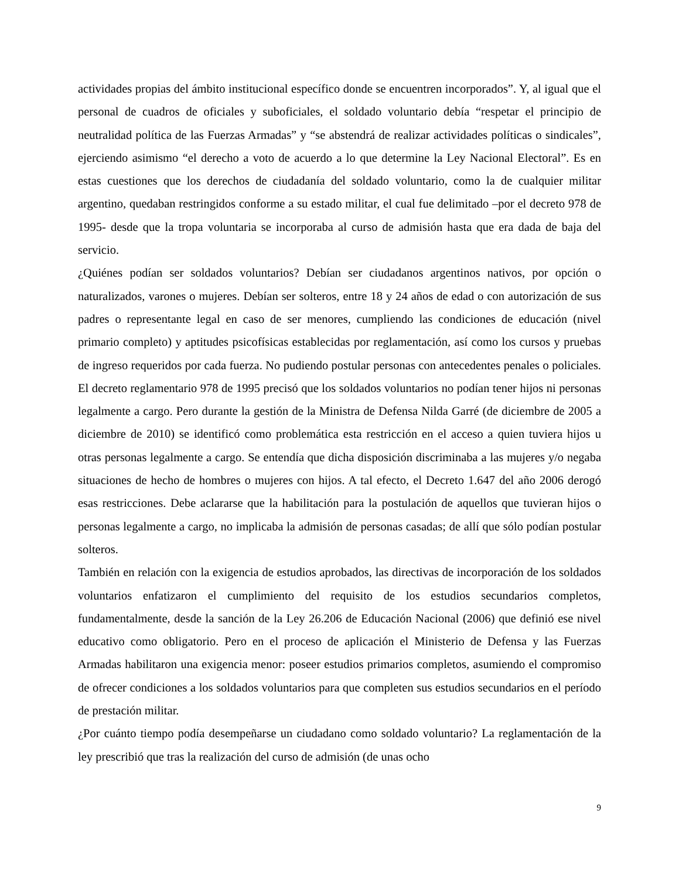actividades propias del ámbito institucional específico donde se encuentren incorporados”. Y, al igual que el personal de cuadros de oficiales y suboficiales, el soldado voluntario debía “respetar el principio de neutralidad política de las Fuerzas Armadas” y “se abstendrá de realizar actividades políticas o sindicales”, ejerciendo asimismo “el derecho a voto de acuerdo a lo que determine la Ley Nacional Electoral”. Es en estas cuestiones que los derechos de ciudadanía del soldado voluntario, como la de cualquier militar argentino, quedaban restringidos conforme a su estado militar, el cual fue delimitado –por el decreto 978 de 1995- desde que la tropa voluntaria se incorporaba al curso de admisión hasta que era dada de baja del servicio.
¿Quiénes podían ser soldados voluntarios? Debían ser ciudadanos argentinos nativos, por opción o naturalizados, varones o mujeres. Debían ser solteros, entre 18 y 24 años de edad o con autorización de sus padres o representante legal en caso de ser menores, cumpliendo las condiciones de educación (nivel primario completo) y aptitudes psicofísicas establecidas por reglamentación, así como los cursos y pruebas de ingreso requeridos por cada fuerza. No pudiendo postular personas con antecedentes penales o policiales. El decreto reglamentario 978 de 1995 precisó que los soldados voluntarios no podían tener hijos ni personas legalmente a cargo. Pero durante la gestión de la Ministra de Defensa Nilda Garré (de diciembre de 2005 a diciembre de 2010) se identificó como problemática esta restricción en el acceso a quien tuviera hijos u otras personas legalmente a cargo. Se entendía que dicha disposición discriminaba a las mujeres y/o negaba situaciones de hecho de hombres o mujeres con hijos. A tal efecto, el Decreto 1.647 del año 2006 derogó esas restricciones. Debe aclararse que la habilitación para la postulación de aquellos que tuvieran hijos o personas legalmente a cargo, no implicaba la admisión de personas casadas; de allí que sólo podían postular solteros.
También en relación con la exigencia de estudios aprobados, las directivas de incorporación de los soldados voluntarios enfatizaron el cumplimiento del requisito de los estudios secundarios completos, fundamentalmente, desde la sanción de la Ley 26.206 de Educación Nacional (2006) que definió ese nivel educativo como obligatorio. Pero en el proceso de aplicación el Ministerio de Defensa y las Fuerzas Armadas habilitaron una exigencia menor: poseer estudios primarios completos, asumiendo el compromiso de ofrecer condiciones a los soldados voluntarios para que completen sus estudios secundarios en el período de prestación militar.
¿Por cuánto tiempo podía desempeñarse un ciudadano como soldado voluntario? La reglamentación de la ley prescribió que tras la realización del curso de admisión (de unas ocho
9